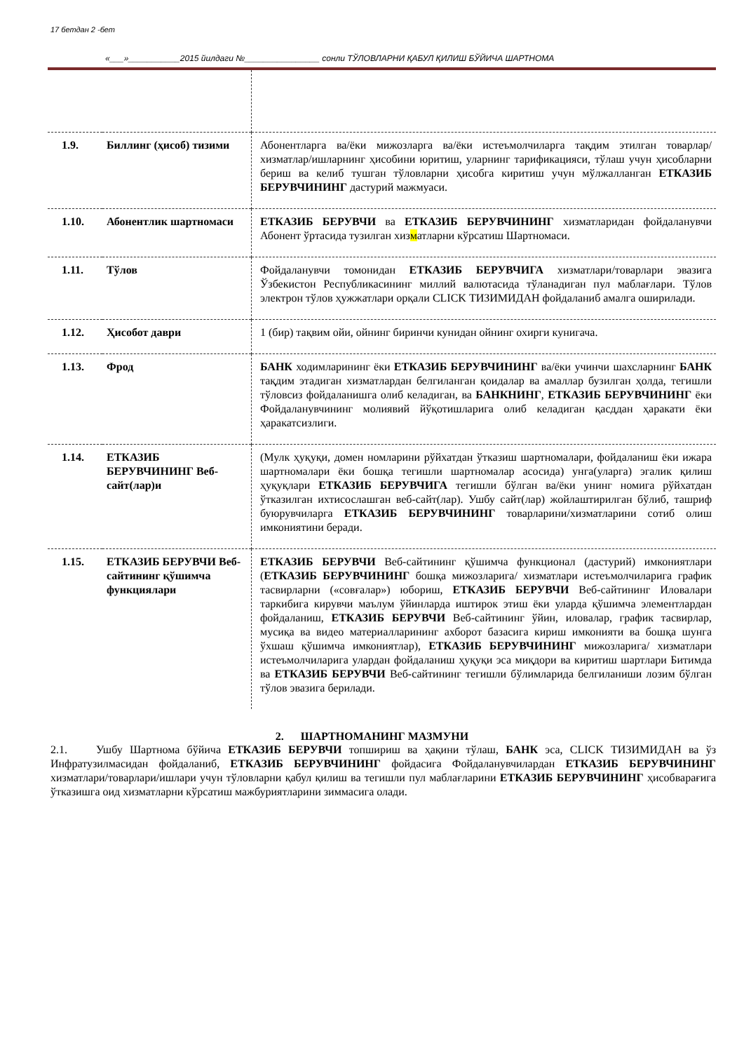17 бетдан 2 -бет
«___»___________2015 йилдаги №________________ сонли ТЎЛОВЛАРНИ ҚАБУЛ ҚИЛИШ БЎЙИЧА ШАРТНОМА
| 1.9. | Биллинг (ҳисоб) тизими | Абонентларга ва/ёки мижозларга ва/ёки истеъмолчиларга тақдим этилган товарлар/хизматлар/ишларнинг ҳисобини юритиш, уларнинг тарификацияси, тўлаш учун ҳисобларни бериш ва келиб тушган тўловларни ҳисобга киритиш учун мўлжалланган ЕТКАЗИБ БЕРУВЧИНИНГ дастурий мажмуаси. |
| 1.10. | Абонентлик шартномаси | ЕТКАЗИБ БЕРУВЧИ ва ЕТКАЗИБ БЕРУВЧИНИНГ хизматларидан фойдаланувчи Абонент ўртасида тузилган хиз м атларни кўрсатиш Шартномаси. |
| 1.11. | Тўлов | Фойдаланувчи томонидан ЕТКАЗИБ БЕРУВЧИГА хизматлари/товарлари эвазига Ўзбекистон Республикасининг миллий валютасида тўланадиган пул маблағлари. Тўлов электрон тўлов ҳужжатлари орқали CLICK ТИЗИМИДАН фойдаланиб амалга оширилади. |
| 1.12. | Ҳисобот даври | 1 (бир) тақвим ойи, ойнинг биринчи кунидан ойнинг охирги кунигача. |
| 1.13. | Фрод | БАНК ходимларининг ёки ЕТКАЗИБ БЕРУВЧИНИНГ ва/ёки учинчи шахсларнинг БАНК тақдим этадиган хизматлардан белгиланган қоидалар ва амаллар бузилган ҳолда, тегишли тўловсиз фойдаланишга олиб келадиган, ва БАНКНИНГ , ЕТКАЗИБ БЕРУВЧИНИНГ ёки Фойдаланувчининг молиявий йўқотишларига олиб келадиган қасддан ҳаракати ёки ҳаракатсизлиги. |
| 1.14. | ЕТКАЗИБ БЕРУВЧИНИНГ Веб-сайт(лар)и | (Мулк ҳуқуқи, домен номларини рўйхатдан ўтказиш шартномалари, фойдаланиш ёки ижара шартномалари ёки бошқа тегишли шартномалар асосида) унга(уларга) эгалик қилиш ҳуқуқлари ЕТКАЗИБ БЕРУВЧИГА тегишли бўлган ва/ёки унинг номига рўйхатдан ўтказилган ихтисослашган веб-сайт(лар). Ушбу сайт(лар) жойлаштирилган бўлиб, ташриф буюрувчиларга ЕТКАЗИБ БЕРУВЧИНИНГ товарларини/хизматларини сотиб олиш имкониятини беради. |
| 1.15. | ЕТКАЗИБ БЕРУВЧИ Веб-сайтининг қўшимча функциялари | ЕТКАЗИБ БЕРУВЧИ Веб-сайтининг қўшимча функционал (дастурий) имкониятлари ( ЕТКАЗИБ БЕРУВЧИНИНГ бошқа мижозларига/ хизматлари истеъмолчиларига график тасвирларни («совғалар») юбориш, ЕТКАЗИБ БЕРУВЧИ Веб-сайтининг Иловалари таркибига кирувчи маълум ўйинларда иштирок этиш ёки уларда қўшимча элементлардан фойдаланиш, ЕТКАЗИБ БЕРУВЧИ Веб-сайтининг ўйин, иловалар, график тасвирлар, мусиқа ва видео материалларининг ахборот базасига кириш имконияти ва бошқа шунга ўхшаш қўшимча имкониятлар), ЕТКАЗИБ БЕРУВЧИНИНГ мижозларига/ хизматлари истеъмолчиларига улардан фойдаланиш ҳуқуқи эса миқдори ва киритиш шартлари Битимда ва ЕТКАЗИБ БЕРУВЧИ Веб-сайтининг тегишли бўлимларида белгиланиши лозим бўлган тўлов эвазига берилади. |
2. ШАРТНОМАНИНГ МАЗМУНИ
2.1. Ушбу Шартнома бўйича ЕТКАЗИБ БЕРУВЧИ топшириш ва ҳақини тўлаш, БАНК эса, CLICK ТИЗИМИДАН ва ўз Инфратузилмасидан фойдаланиб, ЕТКАЗИБ БЕРУВЧИНИНГ фойдасига Фойдаланувчилардан ЕТКАЗИБ БЕРУВЧИНИНГ хизматлари/товарлари/ишлари учун тўловларни қабул қилиш ва тегишли пул маблағларини ЕТКАЗИБ БЕРУВЧИНИНГ ҳисобварағига ўтказишга оид хизматларни кўрсатиш мажбуриятларини зиммасига олади.